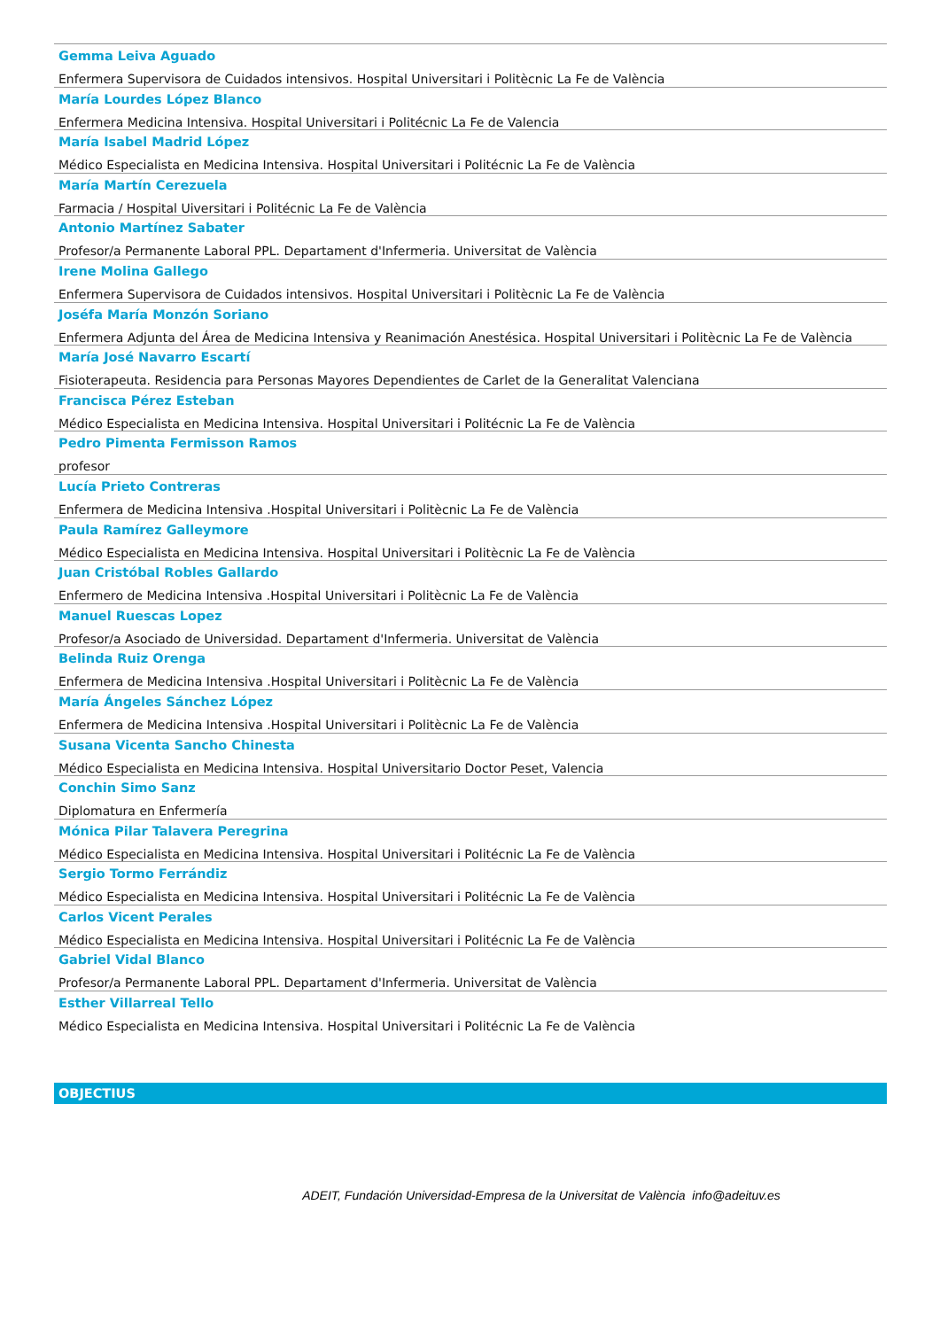Gemma Leiva Aguado
Enfermera Supervisora de Cuidados intensivos. Hospital Universitari i Politècnic La Fe de València
María Lourdes López Blanco
Enfermera Medicina Intensiva. Hospital Universitari i Politécnic La Fe de Valencia
María Isabel Madrid López
Médico Especialista en Medicina Intensiva. Hospital Universitari i Politécnic La Fe de València
María Martín Cerezuela
Farmacia / Hospital Uiversitari i Politécnic La Fe de València
Antonio Martínez Sabater
Profesor/a Permanente Laboral PPL. Departament d'Infermeria. Universitat de València
Irene Molina Gallego
Enfermera Supervisora de Cuidados intensivos. Hospital Universitari i Politècnic La Fe de València
Joséfa María Monzón Soriano
Enfermera Adjunta del Área de Medicina Intensiva y Reanimación Anestésica. Hospital Universitari i Politècnic La Fe de València
María José Navarro Escartí
Fisioterapeuta. Residencia para Personas Mayores Dependientes de Carlet de la Generalitat Valenciana
Francisca Pérez Esteban
Médico Especialista en Medicina Intensiva. Hospital Universitari i Politécnic La Fe de València
Pedro Pimenta Fermisson Ramos
profesor
Lucía Prieto Contreras
Enfermera de Medicina Intensiva .Hospital Universitari i Politècnic La Fe de València
Paula Ramírez Galleymore
Médico Especialista en Medicina Intensiva. Hospital Universitari i Politècnic La Fe de València
Juan Cristóbal Robles Gallardo
Enfermero de Medicina Intensiva .Hospital Universitari i Politècnic La Fe de València
Manuel Ruescas Lopez
Profesor/a Asociado de Universidad. Departament d'Infermeria. Universitat de València
Belinda Ruiz Orenga
Enfermera de Medicina Intensiva .Hospital Universitari i Politècnic La Fe de València
María Ángeles Sánchez López
Enfermera de Medicina Intensiva .Hospital Universitari i Politècnic La Fe de València
Susana Vicenta Sancho Chinesta
Médico Especialista en Medicina Intensiva. Hospital Universitario Doctor Peset, Valencia
Conchin Simo Sanz
Diplomatura en Enfermería
Mónica Pilar Talavera Peregrina
Médico Especialista en Medicina Intensiva. Hospital Universitari i Politécnic La Fe de València
Sergio Tormo Ferrándiz
Médico Especialista en Medicina Intensiva. Hospital Universitari i Politécnic La Fe de València
Carlos Vicent Perales
Médico Especialista en Medicina Intensiva. Hospital Universitari i Politécnic La Fe de València
Gabriel Vidal Blanco
Profesor/a Permanente Laboral PPL. Departament d'Infermeria. Universitat de València
Esther Villarreal Tello
Médico Especialista en Medicina Intensiva. Hospital Universitari i Politécnic La Fe de València
OBJECTIUS
ADEIT, Fundación Universidad-Empresa de la Universitat de València info@adeituv.es